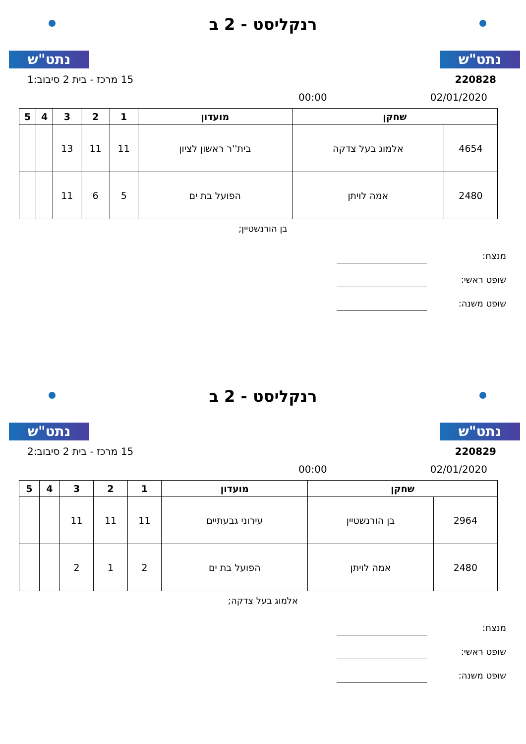נתט"ש נתט"ש
רנקליסט - 2 ב
220828 15 מרכז - בית 2 סיבוב:1
02/01/2020 00:00
| שחקן | | מועדון | 1 | 2 | 3 | 4 | 5 |
| --- | --- | --- | --- | --- | --- | --- | --- |
| 4654 | אלמוג בעל צדקה | בית''ר ראשון לציון | 11 | 11 | 13 | | |
| 2480 | אמה לויתן | הפועל בת ים | 5 | 6 | 11 | | |
בן הורנשטיין;
מנצח:
שופט ראשי:
שופט משנה:
נתט"ש נתט"ש
רנקליסט - 2 ב
220829 15 מרכז - בית 2 סיבוב:2
02/01/2020 00:00
| שחקן | | מועדון | 1 | 2 | 3 | 4 | 5 |
| --- | --- | --- | --- | --- | --- | --- | --- |
| 2964 | בן הורנשטיין | עירוני גבעתיים | 11 | 11 | 11 | | |
| 2480 | אמה לויתן | הפועל בת ים | 2 | 1 | 2 | | |
אלמוג בעל צדקה;
מנצח:
שופט ראשי:
שופט משנה: